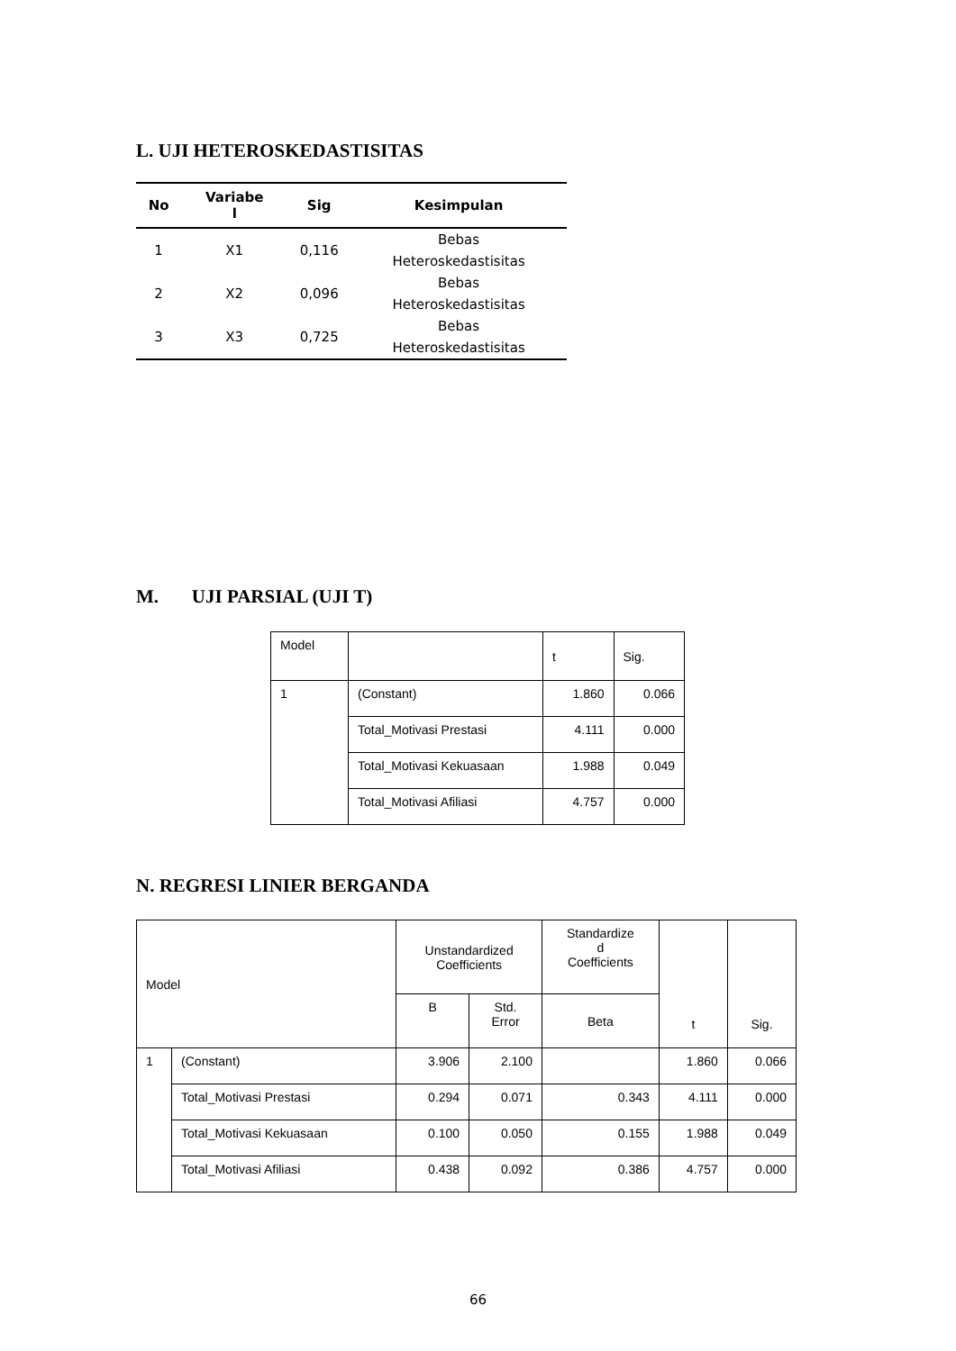L. UJI HETEROSKEDASTISITAS
| No | Variabe l | Sig | Kesimpulan |
| --- | --- | --- | --- |
| 1 | X1 | 0,116 | Bebas Heteroskedastisitas |
| 2 | X2 | 0,096 | Bebas Heteroskedastisitas |
| 3 | X3 | 0,725 | Bebas Heteroskedastisitas |
M. UJI PARSIAL (UJI T)
| Model | | t | Sig. |
| 1 | (Constant) | 1.860 | 0.066 |
| | Total_Motivasi Prestasi | 4.111 | 0.000 |
| | Total_Motivasi Kekuasaan | 1.988 | 0.049 |
| | Total_Motivasi Afiliasi | 4.757 | 0.000 |
N. REGRESI LINIER BERGANDA
| Model | | Unstandardized Coefficients | | Standardize d Coefficients | t | Sig. |
| --- | --- | --- | --- | --- | --- | --- |
| | | B | Std. Error | Beta | | |
| 1 | (Constant) | 3.906 | 2.100 | | 1.860 | 0.066 |
| | Total_Motivasi Prestasi | 0.294 | 0.071 | 0.343 | 4.111 | 0.000 |
| | Total_Motivasi Kekuasaan | 0.100 | 0.050 | 0.155 | 1.988 | 0.049 |
| | Total_Motivasi Afiliasi | 0.438 | 0.092 | 0.386 | 4.757 | 0.000 |
66